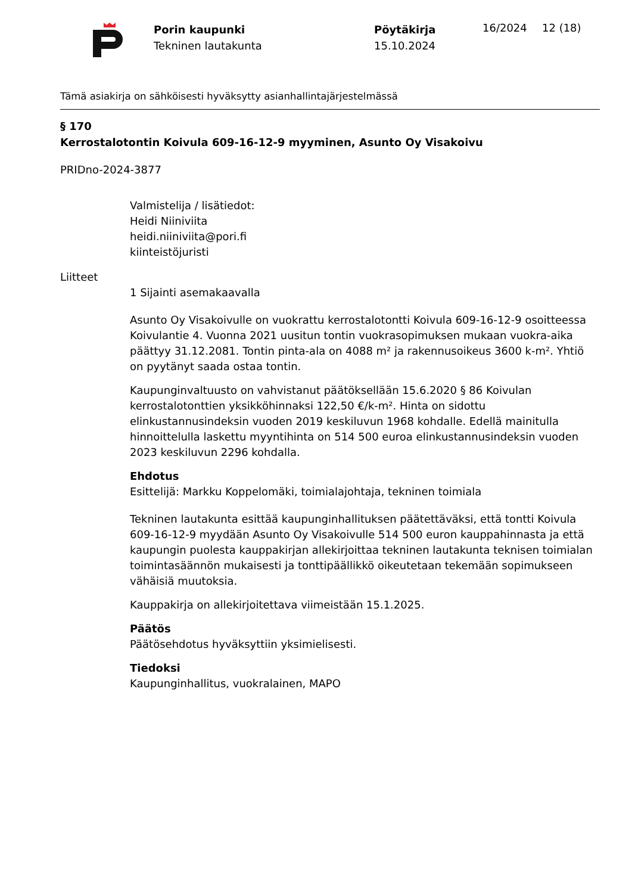Porin kaupunki
Tekninen lautakunta
Pöytäkirja
15.10.2024
16/2024 12 (18)
Tämä asiakirja on sähköisesti hyväksytty asianhallintajärjestelmässä
§ 170
Kerrostalotontin Koivula 609-16-12-9 myyminen, Asunto Oy Visakoivu
PRIDno-2024-3877
Valmistelija / lisätiedot:
Heidi Niiniviita
heidi.niiniviita@pori.fi
kiinteistöjuristi
Liitteet
1 Sijainti asemakaavalla
Asunto Oy Visakoivulle on vuokrattu kerrostalotontti Koivula 609-16-12-9 osoitteessa Koivulantie 4. Vuonna 2021 uusitun tontin vuokrasopimuksen mukaan vuokra-aika päättyy 31.12.2081. Tontin pinta-ala on 4088 m² ja rakennusoikeus 3600 k-m². Yhtiö on pyytänyt saada ostaa tontin.
Kaupunginvaltuusto on vahvistanut päätöksellään 15.6.2020 § 86 Koivulan kerrostalotonttien yksikköhinnaksi 122,50 €/k-m². Hinta on sidottu elinkustannusindeksin vuoden 2019 keskiluvun 1968 kohdalle. Edellä mainitulla hinnoittelulla laskettu myyntihinta on 514 500 euroa elinkustannusindeksin vuoden 2023 keskiluvun 2296 kohdalla.
Ehdotus
Esittelijä: Markku Koppelomäki, toimialajohtaja, tekninen toimiala
Tekninen lautakunta esittää kaupunginhallituksen päätettäväksi, että tontti Koivula 609-16-12-9 myydään Asunto Oy Visakoivulle 514 500 euron kauppahinnasta ja että kaupungin puolesta kauppakirjan allekirjoittaa tekninen lautakunta teknisen toimialan toimintasäännön mukaisesti ja tonttipäällikkö oikeutetaan tekemään sopimukseen vähäisiä muutoksia.
Kauppakirja on allekirjoitettava viimeistään 15.1.2025.
Päätös
Päätösehdotus hyväksyttiin yksimielisesti.
Tiedoksi
Kaupunginhallitus, vuokralainen, MAPO